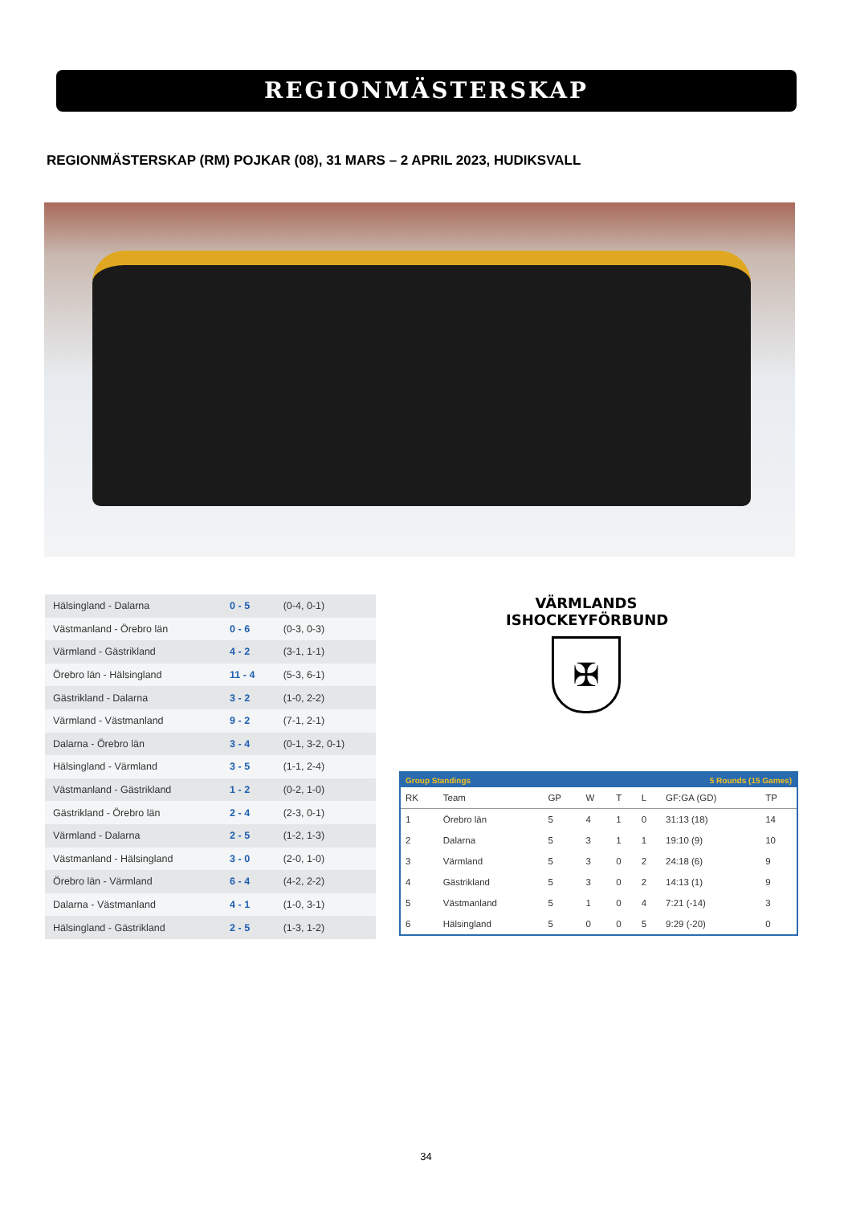REGIONMÄSTERSKAP
REGIONMÄSTERSKAP (RM) POJKAR (08), 31 MARS – 2 APRIL 2023, HUDIKSVALL
| Hälsingland - Dalarna | 0 - 5 | (0-4, 0-1) |
| Västmanland - Örebro län | 0 - 6 | (0-3, 0-3) |
| Värmland - Gästrikland | 4 - 2 | (3-1, 1-1) |
| Örebro län - Hälsingland | 11 - 4 | (5-3, 6-1) |
| Gästrikland - Dalarna | 3 - 2 | (1-0, 2-2) |
| Värmland - Västmanland | 9 - 2 | (7-1, 2-1) |
| Dalarna - Örebro län | 3 - 4 | (0-1, 3-2, 0-1) |
| Hälsingland - Värmland | 3 - 5 | (1-1, 2-4) |
| Västmanland - Gästrikland | 1 - 2 | (0-2, 1-0) |
| Gästrikland - Örebro län | 2 - 4 | (2-3, 0-1) |
| Värmland - Dalarna | 2 - 5 | (1-2, 1-3) |
| Västmanland - Hälsingland | 3 - 0 | (2-0, 1-0) |
| Örebro län - Värmland | 6 - 4 | (4-2, 2-2) |
| Dalarna - Västmanland | 4 - 1 | (1-0, 3-1) |
| Hälsingland - Gästrikland | 2 - 5 | (1-3, 1-2) |
VÄRMLANDS ISHOCKEYFÖRBUND
✠
| Group Standings | | | | 5 Rounds (15 Games) | | | |
| --- | --- | --- | --- | --- | --- | --- | --- |
| RK | Team | GP | W | T | L | GF:GA (GD) | TP |
| 1 | Örebro län | 5 | 4 | 1 | 0 | 31:13 (18) | 14 |
| 2 | Dalarna | 5 | 3 | 1 | 1 | 19:10 (9) | 10 |
| 3 | Värmland | 5 | 3 | 0 | 2 | 24:18 (6) | 9 |
| 4 | Gästrikland | 5 | 3 | 0 | 2 | 14:13 (1) | 9 |
| 5 | Västmanland | 5 | 1 | 0 | 4 | 7:21 (-14) | 3 |
| 6 | Hälsingland | 5 | 0 | 0 | 5 | 9:29 (-20) | 0 |
34